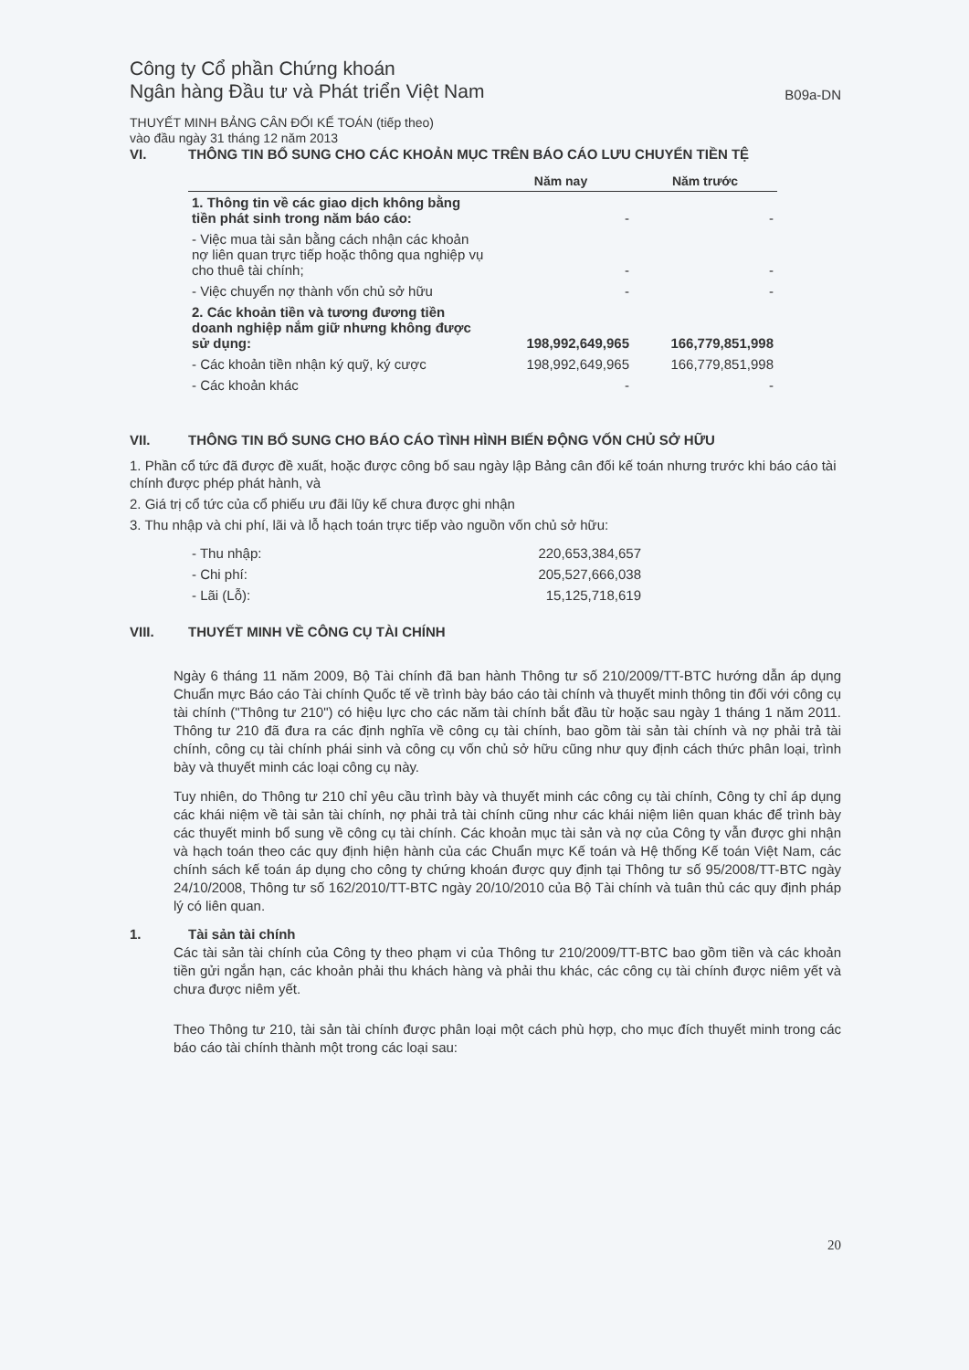Công ty Cổ phần Chứng khoán
Ngân hàng Đầu tư và Phát triển Việt Nam
B09a-DN
THUYẾT MINH BẢNG CÂN ĐỐI KẾ TOÁN (tiếp theo)
vào đầu ngày 31 tháng 12 năm 2013
VI. THÔNG TIN BỔ SUNG CHO CÁC KHOẢN MỤC TRÊN BÁO CÁO LƯU CHUYỂN TIỀN TỆ
| | Năm nay | Năm trước |
| --- | --- | --- |
| 1. Thông tin về các giao dịch không bằng tiền phát sinh trong năm báo cáo: | - | - |
| - Việc mua tài sản bằng cách nhận các khoản nợ liên quan trực tiếp hoặc thông qua nghiệp vụ cho thuê tài chính; | - | - |
| - Việc chuyển nợ thành vốn chủ sở hữu | - | - |
| 2. Các khoản tiền và tương đương tiền doanh nghiệp nắm giữ nhưng không được sử dụng: | 198,992,649,965 | 166,779,851,998 |
| - Các khoản tiền nhận ký quỹ, ký cược | 198,992,649,965 | 166,779,851,998 |
| - Các khoản khác | - | - |
VII. THÔNG TIN BỔ SUNG CHO BÁO CÁO TÌNH HÌNH BIẾN ĐỘNG VỐN CHỦ SỞ HỮU
1. Phần cổ tức đã được đề xuất, hoặc được công bố sau ngày lập Bảng cân đối kế toán nhưng trước khi báo cáo tài chính được phép phát hành, và
2. Giá trị cổ tức của cổ phiếu ưu đãi lũy kế chưa được ghi nhận
3. Thu nhập và chi phí, lãi và lỗ hạch toán trực tiếp vào nguồn vốn chủ sở hữu:
| - Thu nhập: | 220,653,384,657 |
| - Chi phí: | 205,527,666,038 |
| - Lãi (Lỗ): | 15,125,718,619 |
VIII. THUYẾT MINH VỀ CÔNG CỤ TÀI CHÍNH
Ngày 6 tháng 11 năm 2009, Bộ Tài chính đã ban hành Thông tư số 210/2009/TT-BTC hướng dẫn áp dụng Chuẩn mực Báo cáo Tài chính Quốc tế về trình bày báo cáo tài chính và thuyết minh thông tin đối với công cụ tài chính ("Thông tư 210") có hiệu lực cho các năm tài chính bắt đầu từ hoặc sau ngày 1 tháng 1 năm 2011. Thông tư 210 đã đưa ra các định nghĩa về công cụ tài chính, bao gồm tài sản tài chính và nợ phải trả tài chính, công cụ tài chính phái sinh và công cụ vốn chủ sở hữu cũng như quy định cách thức phân loại, trình bày và thuyết minh các loại công cụ này.
Tuy nhiên, do Thông tư 210 chỉ yêu cầu trình bày và thuyết minh các công cụ tài chính, Công ty chỉ áp dụng các khái niệm về tài sản tài chính, nợ phải trả tài chính cũng như các khái niệm liên quan khác để trình bày các thuyết minh bổ sung về công cụ tài chính. Các khoản mục tài sản và nợ của Công ty vẫn được ghi nhận và hạch toán theo các quy định hiện hành của các Chuẩn mực Kế toán và Hệ thống Kế toán Việt Nam, các chính sách kế toán áp dụng cho công ty chứng khoán được quy định tại Thông tư số 95/2008/TT-BTC ngày 24/10/2008, Thông tư số 162/2010/TT-BTC ngày 20/10/2010 của Bộ Tài chính và tuân thủ các quy định pháp lý có liên quan.
1. Tài sản tài chính
Các tài sản tài chính của Công ty theo phạm vi của Thông tư 210/2009/TT-BTC bao gồm tiền và các khoản tiền gửi ngắn hạn, các khoản phải thu khách hàng và phải thu khác, các công cụ tài chính được niêm yết và chưa được niêm yết.
Theo Thông tư 210, tài sản tài chính được phân loại một cách phù hợp, cho mục đích thuyết minh trong các báo cáo tài chính thành một trong các loại sau:
20